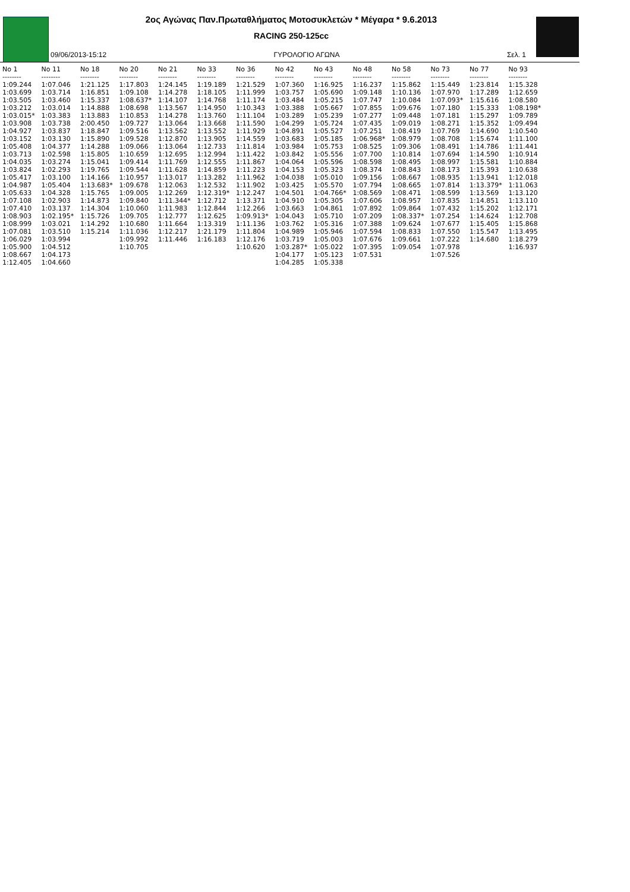2ος Αγώνας Παν.Πρωταθλήματος Μοτοσυκλετών * Μέγαρα * 9.6.2013
RACING 250-125cc
09/06/2013-15:12 ΓΥΡΟΛΟΓΙΟ ΑΓΩΝΑ Σελ. 1
| No 1 | No 11 | No 18 | No 20 | No 21 | No 33 | No 36 | No 42 | No 43 | No 48 | No 58 | No 73 | No 77 | No 93 |
| --- | --- | --- | --- | --- | --- | --- | --- | --- | --- | --- | --- | --- | --- |
| -------- | -------- | -------- | -------- | -------- | -------- | -------- | -------- | -------- | -------- | -------- | -------- | -------- | -------- |
| 1:09.244 | 1:07.046 | 1:21.125 | 1:17.803 | 1:24.145 | 1:19.189 | 1:21.529 | 1:07.360 | 1:16.925 | 1:16.237 | 1:15.862 | 1:15.449 | 1:23.814 | 1:15.328 |
| 1:03.699 | 1:03.714 | 1:16.851 | 1:09.108 | 1:14.278 | 1:18.105 | 1:11.999 | 1:03.757 | 1:05.690 | 1:09.148 | 1:10.136 | 1:07.970 | 1:17.289 | 1:12.659 |
| 1:03.505 | 1:03.460 | 1:15.337 | 1:08.637* | 1:14.107 | 1:14.768 | 1:11.174 | 1:03.484 | 1:05.215 | 1:07.747 | 1:10.084 | 1:07.093* | 1:15.616 | 1:08.580 |
| 1:03.212 | 1:03.014 | 1:14.888 | 1:08.698 | 1:13.567 | 1:14.950 | 1:10.343 | 1:03.388 | 1:05.667 | 1:07.855 | 1:09.676 | 1:07.180 | 1:15.333 | 1:08.198* |
| 1:03.015* | 1:03.383 | 1:13.883 | 1:10.853 | 1:14.278 | 1:13.760 | 1:11.104 | 1:03.289 | 1:05.239 | 1:07.277 | 1:09.448 | 1:07.181 | 1:15.297 | 1:09.789 |
| 1:03.908 | 1:03.738 | 2:00.450 | 1:09.727 | 1:13.064 | 1:13.668 | 1:11.590 | 1:04.299 | 1:05.724 | 1:07.435 | 1:09.019 | 1:08.271 | 1:15.352 | 1:09.494 |
| 1:04.927 | 1:03.837 | 1:18.847 | 1:09.516 | 1:13.562 | 1:13.552 | 1:11.929 | 1:04.891 | 1:05.527 | 1:07.251 | 1:08.419 | 1:07.769 | 1:14.690 | 1:10.540 |
| 1:03.152 | 1:03.130 | 1:15.890 | 1:09.528 | 1:12.870 | 1:13.905 | 1:14.559 | 1:03.683 | 1:05.185 | 1:06.968* | 1:08.979 | 1:08.708 | 1:15.674 | 1:11.100 |
| 1:05.408 | 1:04.377 | 1:14.288 | 1:09.066 | 1:13.064 | 1:12.733 | 1:11.814 | 1:03.984 | 1:05.753 | 1:08.525 | 1:09.306 | 1:08.491 | 1:14.786 | 1:11.441 |
| 1:03.713 | 1:02.598 | 1:15.805 | 1:10.659 | 1:12.695 | 1:12.994 | 1:11.422 | 1:03.842 | 1:05.556 | 1:07.700 | 1:10.814 | 1:07.694 | 1:14.590 | 1:10.914 |
| 1:04.035 | 1:03.274 | 1:15.041 | 1:09.414 | 1:11.769 | 1:12.555 | 1:11.867 | 1:04.064 | 1:05.596 | 1:08.598 | 1:08.495 | 1:08.997 | 1:15.581 | 1:10.884 |
| 1:03.824 | 1:02.293 | 1:19.765 | 1:09.544 | 1:11.628 | 1:14.859 | 1:11.223 | 1:04.153 | 1:05.323 | 1:08.374 | 1:08.843 | 1:08.173 | 1:15.393 | 1:10.638 |
| 1:05.417 | 1:03.100 | 1:14.166 | 1:10.957 | 1:13.017 | 1:13.282 | 1:11.962 | 1:04.038 | 1:05.010 | 1:09.156 | 1:08.667 | 1:08.935 | 1:13.941 | 1:12.018 |
| 1:04.987 | 1:05.404 | 1:13.683* | 1:09.678 | 1:12.063 | 1:12.532 | 1:11.902 | 1:03.425 | 1:05.570 | 1:07.794 | 1:08.665 | 1:07.814 | 1:13.379* | 1:11.063 |
| 1:05.633 | 1:04.328 | 1:15.765 | 1:09.005 | 1:12.269 | 1:12.319* | 1:12.247 | 1:04.501 | 1:04.766* | 1:08.569 | 1:08.471 | 1:08.599 | 1:13.569 | 1:13.120 |
| 1:07.108 | 1:02.903 | 1:14.873 | 1:09.840 | 1:11.344* | 1:12.712 | 1:13.371 | 1:04.910 | 1:05.305 | 1:07.606 | 1:08.957 | 1:07.835 | 1:14.851 | 1:13.110 |
| 1:07.410 | 1:03.137 | 1:14.304 | 1:10.060 | 1:11.983 | 1:12.844 | 1:12.266 | 1:03.663 | 1:04.861 | 1:07.892 | 1:09.864 | 1:07.432 | 1:15.202 | 1:12.171 |
| 1:08.903 | 1:02.195* | 1:15.726 | 1:09.705 | 1:12.777 | 1:12.625 | 1:09.913* | 1:04.043 | 1:05.710 | 1:07.209 | 1:08.337* | 1:07.254 | 1:14.624 | 1:12.708 |
| 1:08.999 | 1:03.021 | 1:14.292 | 1:10.680 | 1:11.664 | 1:13.319 | 1:11.136 | 1:03.762 | 1:05.316 | 1:07.388 | 1:09.624 | 1:07.677 | 1:15.405 | 1:15.868 |
| 1:07.081 | 1:03.510 | 1:15.214 | 1:11.036 | 1:12.217 | 1:21.179 | 1:11.804 | 1:04.989 | 1:05.946 | 1:07.594 | 1:08.833 | 1:07.550 | 1:15.547 | 1:13.495 |
| 1:06.029 | 1:03.994 | | 1:09.992 | 1:11.446 | 1:16.183 | 1:12.176 | 1:03.719 | 1:05.003 | 1:07.676 | 1:09.661 | 1:07.222 | 1:14.680 | 1:18.279 |
| 1:05.900 | 1:04.512 | | 1:10.705 | | | 1:10.620 | 1:03.287* | 1:05.022 | 1:07.395 | 1:09.054 | 1:07.978 | | 1:16.937 |
| 1:08.667 | 1:04.173 | | | | | | 1:04.177 | 1:05.123 | 1:07.531 | | 1:07.526 | | |
| 1:12.405 | 1:04.660 | | | | | | 1:04.285 | 1:05.338 | | | | | |